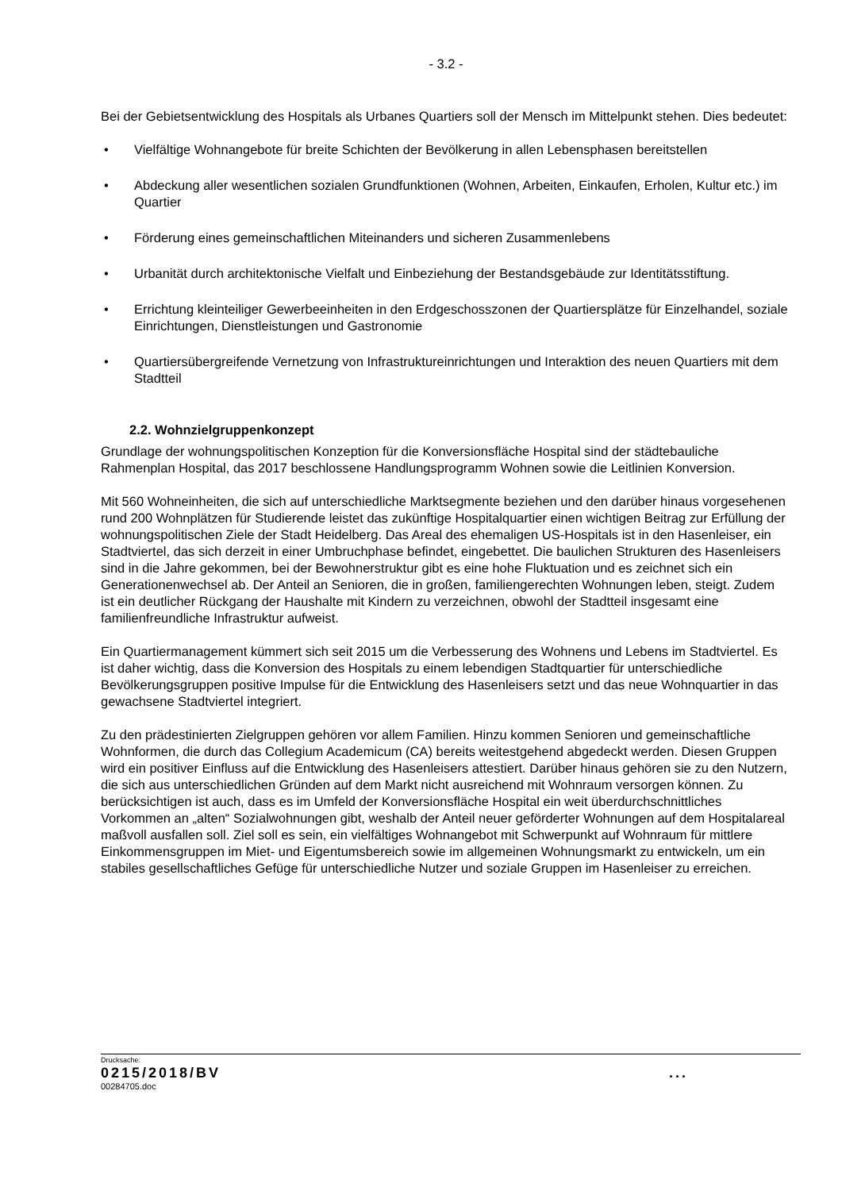- 3.2 -
Bei der Gebietsentwicklung des Hospitals als Urbanes Quartiers soll der Mensch im Mittelpunkt stehen. Dies bedeutet:
• Vielfältige Wohnangebote für breite Schichten der Bevölkerung in allen Lebensphasen bereitstellen
• Abdeckung aller wesentlichen sozialen Grundfunktionen (Wohnen, Arbeiten, Einkaufen, Erholen, Kultur etc.) im Quartier
• Förderung eines gemeinschaftlichen Miteinanders und sicheren Zusammenlebens
• Urbanität durch architektonische Vielfalt und Einbeziehung der Bestandsgebäude zur Identitätsstiftung.
• Errichtung kleinteiliger Gewerbeeinheiten in den Erdgeschosszonen der Quartiersplätze für Einzelhandel, soziale Einrichtungen, Dienstleistungen und Gastronomie
• Quartiersübergreifende Vernetzung von Infrastruktureinrichtungen und Interaktion des neuen Quartiers mit dem Stadtteil
2.2. Wohnzielgruppenkonzept
Grundlage der wohnungspolitischen Konzeption für die Konversionsfläche Hospital sind der städtebauliche Rahmenplan Hospital, das 2017 beschlossene Handlungsprogramm Wohnen sowie die Leitlinien Konversion.
Mit 560 Wohneinheiten, die sich auf unterschiedliche Marktsegmente beziehen und den darüber hinaus vorgesehenen rund 200 Wohnplätzen für Studierende leistet das zukünftige Hospitalquartier einen wichtigen Beitrag zur Erfüllung der wohnungspolitischen Ziele der Stadt Heidelberg. Das Areal des ehemaligen US-Hospitals ist in den Hasenleiser, ein Stadtviertel, das sich derzeit in einer Umbruchphase befindet, eingebettet. Die baulichen Strukturen des Hasenleisers sind in die Jahre gekommen, bei der Bewohnerstruktur gibt es eine hohe Fluktuation und es zeichnet sich ein Generationenwechsel ab. Der Anteil an Senioren, die in großen, familiengerechten Wohnungen leben, steigt. Zudem ist ein deutlicher Rückgang der Haushalte mit Kindern zu verzeichnen, obwohl der Stadtteil insgesamt eine familienfreundliche Infrastruktur aufweist.
Ein Quartiermanagement kümmert sich seit 2015 um die Verbesserung des Wohnens und Lebens im Stadtviertel. Es ist daher wichtig, dass die Konversion des Hospitals zu einem lebendigen Stadtquartier für unterschiedliche Bevölkerungsgruppen positive Impulse für die Entwicklung des Hasenleisers setzt und das neue Wohnquartier in das gewachsene Stadtviertel integriert.
Zu den prädestinierten Zielgruppen gehören vor allem Familien. Hinzu kommen Senioren und gemeinschaftliche Wohnformen, die durch das Collegium Academicum (CA) bereits weitestgehend abgedeckt werden. Diesen Gruppen wird ein positiver Einfluss auf die Entwicklung des Hasenleisers attestiert. Darüber hinaus gehören sie zu den Nutzern, die sich aus unterschiedlichen Gründen auf dem Markt nicht ausreichend mit Wohnraum versorgen können. Zu berücksichtigen ist auch, dass es im Umfeld der Konversionsfläche Hospital ein weit überdurchschnittliches Vorkommen an „alten“ Sozialwohnungen gibt, weshalb der Anteil neuer geförderter Wohnungen auf dem Hospitalareal maßvoll ausfallen soll. Ziel soll es sein, ein vielfältiges Wohnangebot mit Schwerpunkt auf Wohnraum für mittlere Einkommensgruppen im Miet- und Eigentumsbereich sowie im allgemeinen Wohnungsmarkt zu entwickeln, um ein stabiles gesellschaftliches Gefüge für unterschiedliche Nutzer und soziale Gruppen im Hasenleiser zu erreichen.
Drucksache:
0215/2018/BV...
00284705.doc